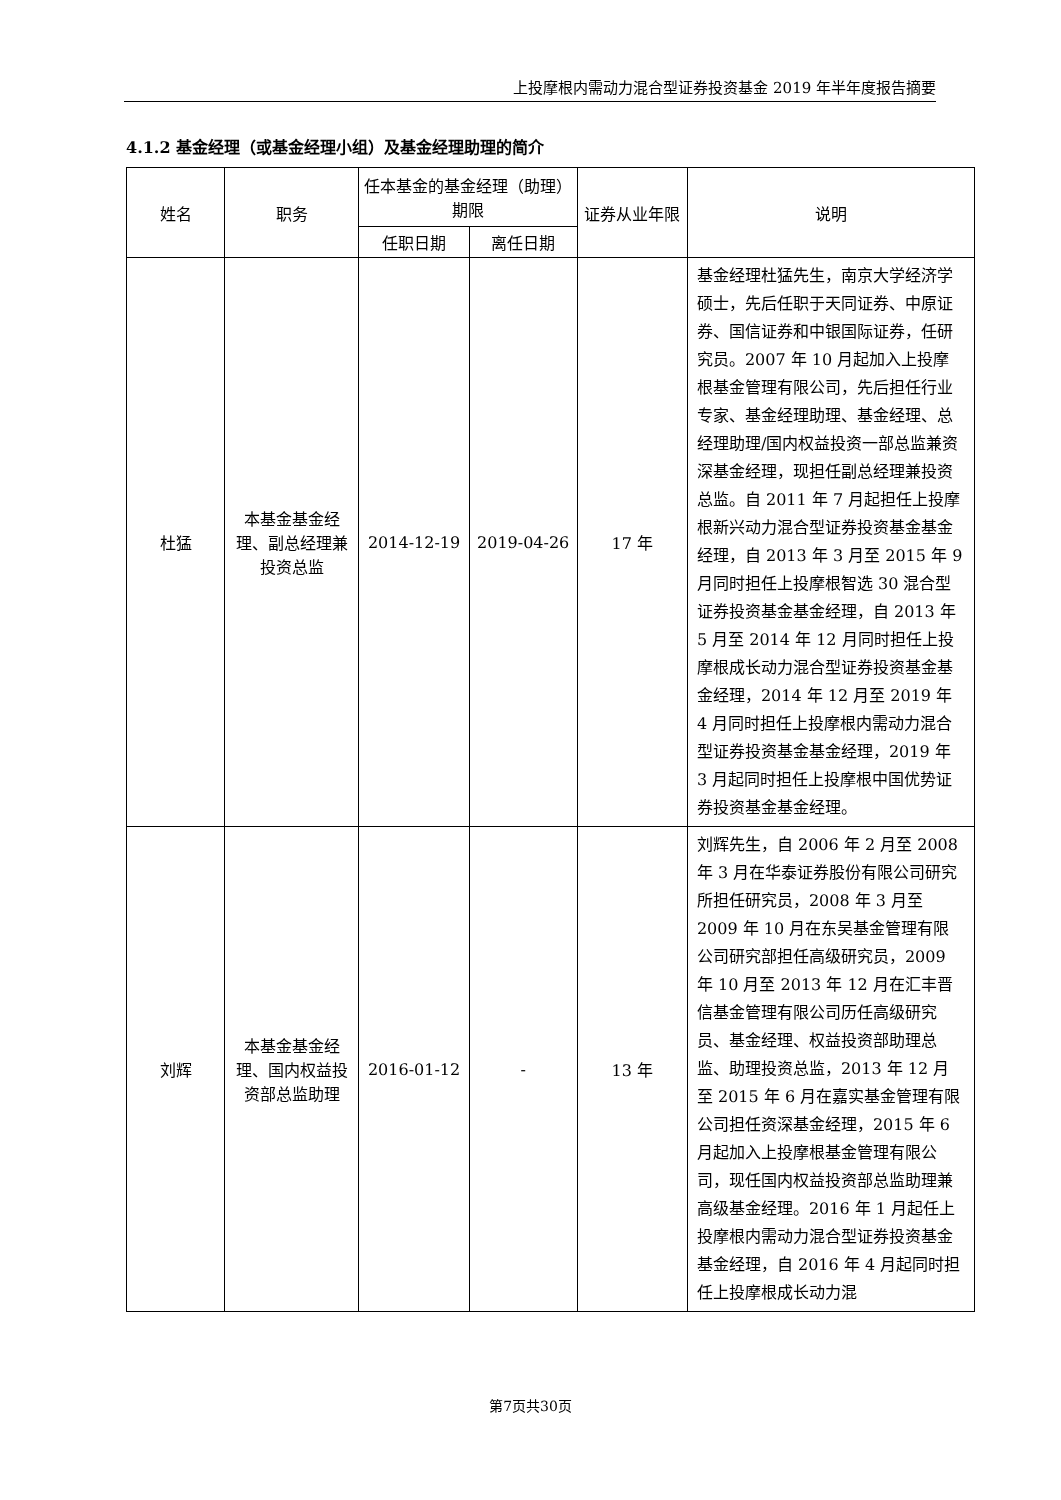上投摩根内需动力混合型证券投资基金 2019 年半年度报告摘要
4.1.2 基金经理（或基金经理小组）及基金经理助理的简介
| 姓名 | 职务 | 任本基金的基金经理（助理）期限 | | 证券从业年限 | 说明 |
| --- | --- | --- | --- | --- | --- |
| | | 任职日期 | 离任日期 | | |
| 杜猛 | 本基金基金经理、副总经理兼投资总监 | 2014-12-19 | 2019-04-26 | 17 年 | 基金经理杜猛先生，南京大学经济学硕士，先后任职于天同证券、中原证券、国信证券和中银国际证券，任研究员。2007 年 10 月起加入上投摩根基金管理有限公司，先后担任行业专家、基金经理助理、基金经理、总经理助理/国内权益投资一部总监兼资深基金经理，现担任副总经理兼投资总监。自 2011 年 7 月起担任上投摩根新兴动力混合型证券投资基金基金经理，自 2013 年 3 月至 2015 年 9 月同时担任上投摩根智选 30 混合型证券投资基金基金经理，自 2013 年 5 月至 2014 年 12 月同时担任上投摩根成长动力混合型证券投资基金基金经理，2014 年 12 月至 2019 年 4 月同时担任上投摩根内需动力混合型证券投资基金基金经理，2019 年 3 月起同时担任上投摩根中国优势证券投资基金基金经理。 |
| 刘辉 | 本基金基金经理、国内权益投资部总监助理 | 2016-01-12 | - | 13 年 | 刘辉先生，自 2006 年 2 月至 2008 年 3 月在华泰证券股份有限公司研究所担任研究员，2008 年 3 月至 2009 年 10 月在东吴基金管理有限公司研究部担任高级研究员，2009 年 10 月至 2013 年 12 月在汇丰晋信基金管理有限公司历任高级研究员、基金经理、权益投资部助理总监、助理投资总监，2013 年 12 月至 2015 年 6 月在嘉实基金管理有限公司担任资深基金经理，2015 年 6 月起加入上投摩根基金管理有限公司，现任国内权益投资部总监助理兼高级基金经理。2016 年 1 月起任上投摩根内需动力混合型证券投资基金基金经理，自 2016 年 4 月起同时担任上投摩根成长动力混 |
第7页共30页